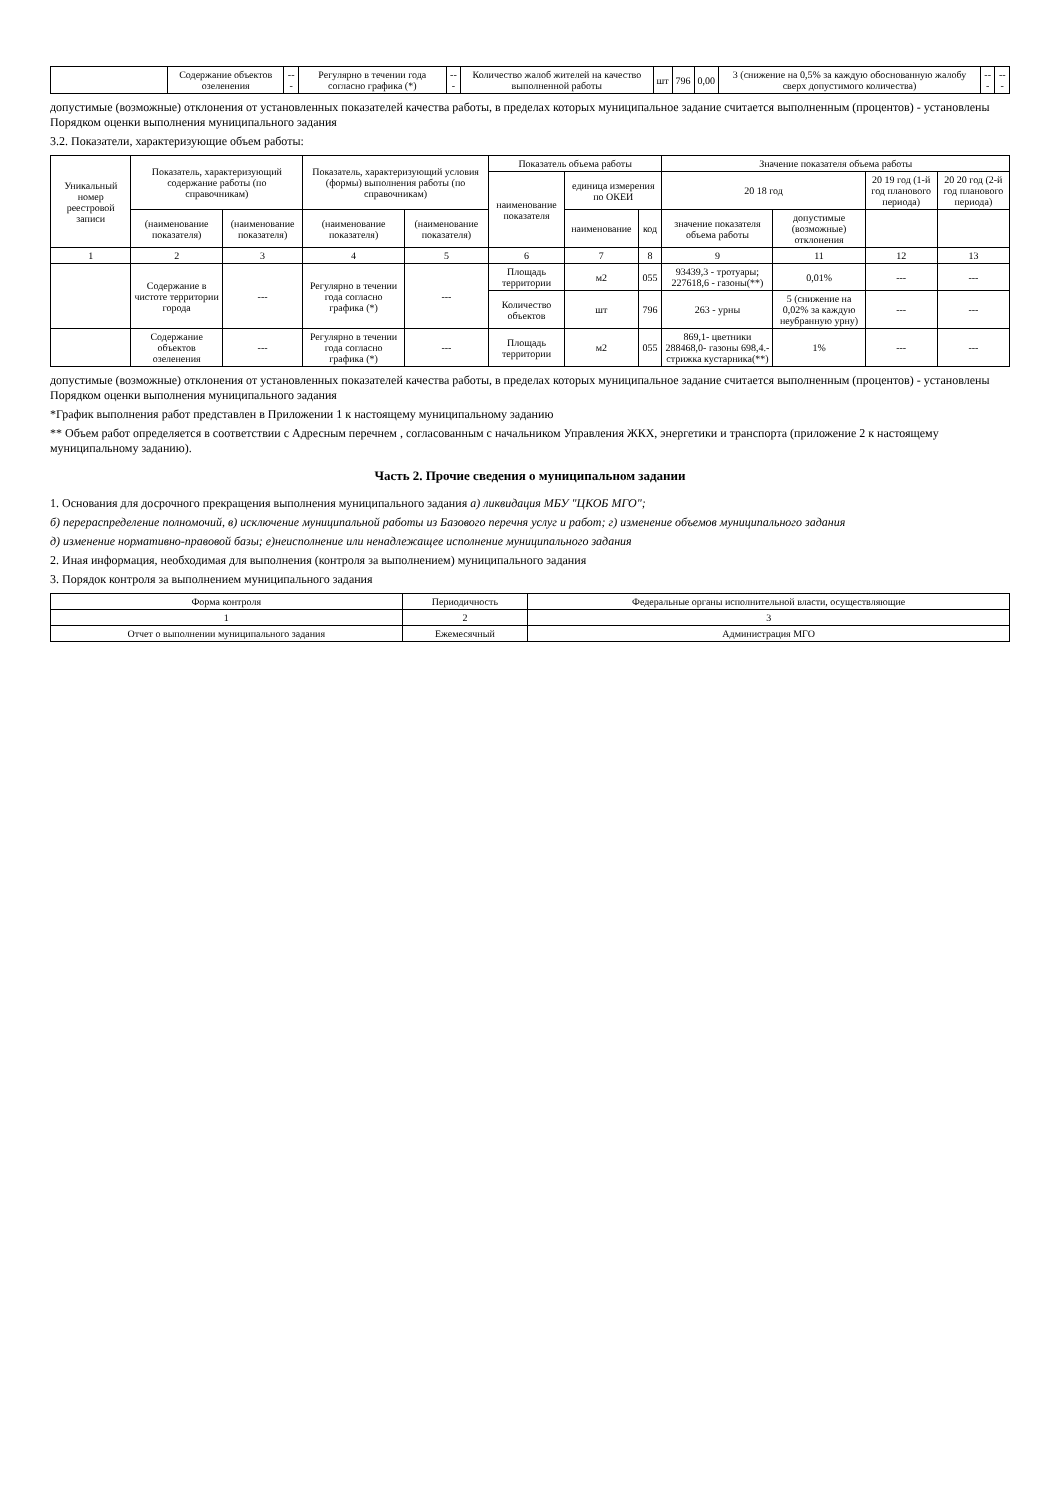| | Содержание объектов озеленения | --- | Регулярно в течении года согласно графика (*) | --- | Количество жалоб жителей на качество выполненной работы | шт | 796 | 0,00 | 3 (снижение на 0,5% за каждую обоснованную жалобу сверх допустимого количества) | --- | --- |
допустимые (возможные) отклонения от установленных показателей качества работы, в пределах которых муниципальное задание считается выполненным (процентов) - установлены Порядком оценки выполнения муниципального задания
3.2. Показатели, характеризующие объем работы:
| Уникальный номер реестровой записи | Показатель, характеризующий содержание работы (по справочникам) | | Показатель, характеризующий условия (формы) выполнения работы (по справочникам) | | Показатель объема работы | | | Значение показателя объема работы | | | |
| --- | --- | --- | --- | --- | --- | --- | --- | --- | --- | --- | --- |
| | | | | | наименование показателя | единица измерения по ОКЕИ | | 20 18 год | | 20 19 год (1-й год планового периода) | 20 20 год (2-й год планового периода) |
| | (наименование показателя) | (наименование показателя) | (наименование показателя) | (наименование показателя) | | наименование | код | значение показателя объема работы | допустимые (возможные) отклонения | | |
| 1 | 2 | 3 | 4 | 5 | 6 | 7 | 8 | 9 | 11 | 12 | 13 |
| | Содержание в чистоте территории города | --- | Регулярно в течении года согласно графика (*) | --- | Площадь территории | м2 | 055 | 93439,3 - тротуары; 227618,6 - газоны(**) | 0,01% | --- | --- |
| | | | | | Количество объектов | шт | 796 | 263 - урны | 5 (снижение на 0,02% за каждую неубранную урну) | --- | --- |
| | Содержание объектов озеленения | --- | Регулярно в течении года согласно графика (*) | --- | Площадь территории | м2 | 055 | 869,1- цветники 288468,0- газоны 698,4.- стрижка кустарника(**) | 1% | --- | --- |
допустимые (возможные) отклонения от установленных показателей качества работы, в пределах которых муниципальное задание считается выполненным (процентов) - установлены Порядком оценки выполнения муниципального задания
*График выполнения работ представлен в Приложении 1 к настоящему муниципальному заданию
** Объем работ определяется в соответствии с Адресным перечнем , согласованным с начальником Управления ЖКХ, энергетики и транспорта (приложение 2 к настоящему муниципальному заданию).
Часть 2. Прочие сведения о муниципальном задании
1. Основания для досрочного прекращения выполнения муниципального задания а) ликвидация МБУ "ЦКОБ МГО";
б) перераспределение полномочий, в) исключение муниципальной работы из Базового перечня услуг и работ; г) изменение объемов муниципального задания
д) изменение нормативно-правовой базы; е)неисполнение или ненадлежащее исполнение муниципального задания
2. Иная информация, необходимая для выполнения (контроля за выполнением) муниципального задания
3. Порядок контроля за выполнением муниципального задания
| Форма контроля | Периодичность | Федеральные органы исполнительной власти, осуществляющие |
| --- | --- | --- |
| 1 | 2 | 3 |
| Отчет о выполнении муниципального задания | Ежемесячный | Администрация МГО |